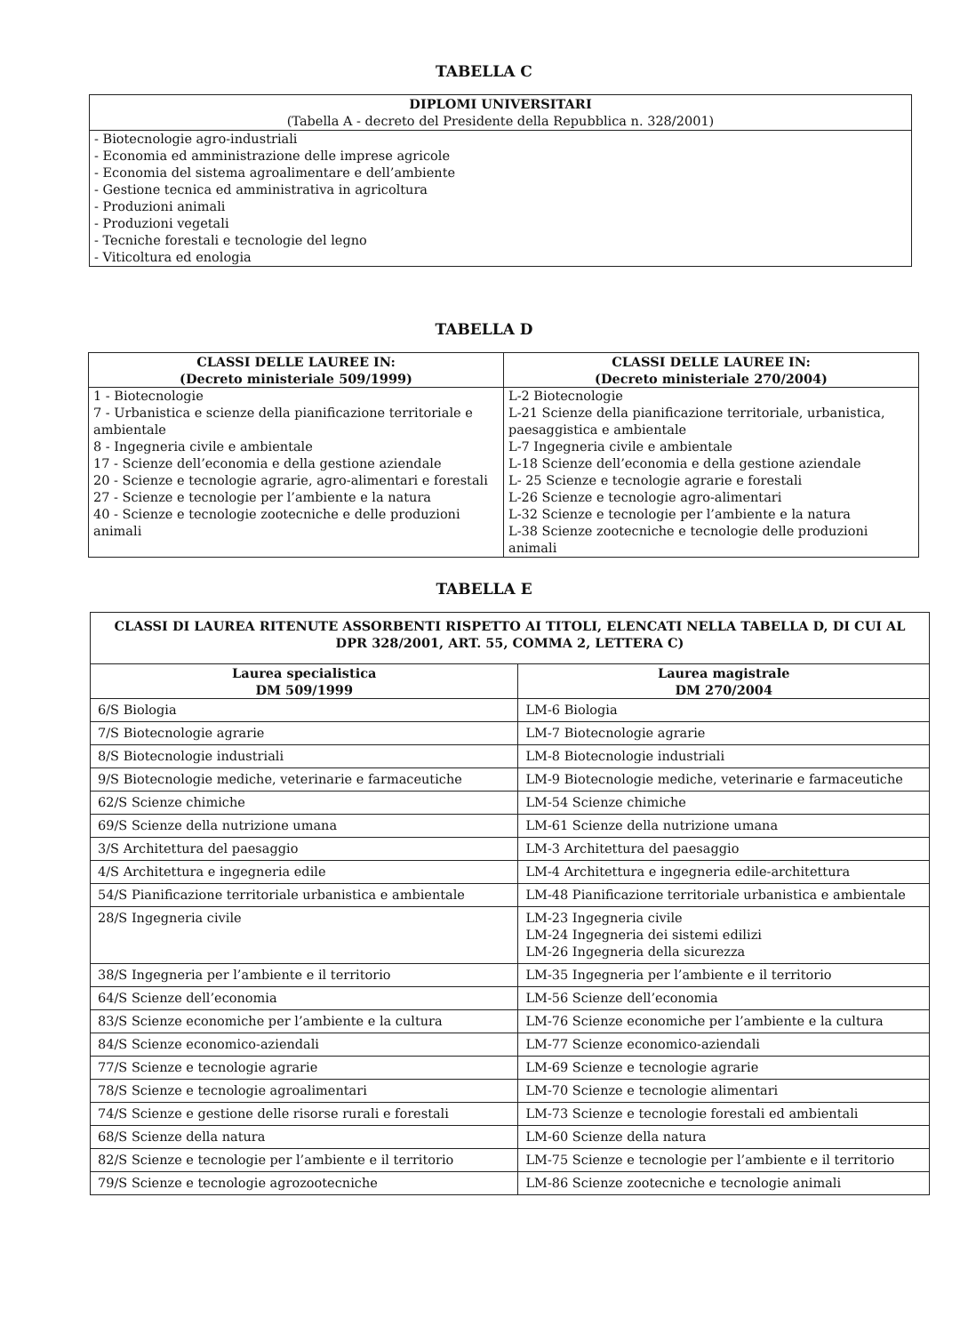TABELLA C
| DIPLOMI UNIVERSITARI (Tabella A - decreto del Presidente della Repubblica n. 328/2001) |
| --- |
| - Biotecnologie agro-industriali - Economia ed amministrazione delle imprese agricole - Economia del sistema agroalimentare e dell’ambiente - Gestione tecnica ed amministrativa in agricoltura - Produzioni animali - Produzioni vegetali - Tecniche forestali e tecnologie del legno - Viticoltura ed enologia |
TABELLA D
| CLASSI DELLE LAUREE IN: (Decreto ministeriale 509/1999) | CLASSI DELLE LAUREE IN: (Decreto ministeriale 270/2004) |
| --- | --- |
| 1 - Biotecnologie 7 - Urbanistica e scienze della pianificazione territoriale e ambientale 8 - Ingegneria civile e ambientale 17 - Scienze dell’economia e della gestione aziendale 20 - Scienze e tecnologie agrarie, agro-alimentari e forestali 27 - Scienze e tecnologie per l’ambiente e la natura 40 - Scienze e tecnologie zootecniche e delle produzioni animali | L-2 Biotecnologie L-21 Scienze della pianificazione territoriale, urbanistica, paesaggistica e ambientale L-7 Ingegneria civile e ambientale L-18 Scienze dell’economia e della gestione aziendale L- 25 Scienze e tecnologie agrarie e forestali L-26 Scienze e tecnologie agro-alimentari L-32 Scienze e tecnologie per l’ambiente e la natura L-38 Scienze zootecniche e tecnologie delle produzioni animali |
TABELLA E
| CLASSI DI LAUREA RITENUTE ASSORBENTI RISPETTO AI TITOLI, ELENCATI NELLA TABELLA D, DI CUI AL DPR 328/2001, ART. 55, COMMA 2, LETTERA C) | |
| --- | --- |
| Laurea specialistica DM 509/1999 | Laurea magistrale DM 270/2004 |
| 6/S Biologia | LM-6 Biologia |
| 7/S Biotecnologie agrarie | LM-7 Biotecnologie agrarie |
| 8/S Biotecnologie industriali | LM-8 Biotecnologie industriali |
| 9/S Biotecnologie mediche, veterinarie e farmaceutiche | LM-9 Biotecnologie mediche, veterinarie e farmaceutiche |
| 62/S Scienze chimiche | LM-54 Scienze chimiche |
| 69/S Scienze della nutrizione umana | LM-61 Scienze della nutrizione umana |
| 3/S Architettura del paesaggio | LM-3 Architettura del paesaggio |
| 4/S Architettura e ingegneria edile | LM-4 Architettura e ingegneria edile-architettura |
| 54/S Pianificazione territoriale urbanistica e ambientale | LM-48 Pianificazione territoriale urbanistica e ambientale |
| 28/S Ingegneria civile | LM-23 Ingegneria civile LM-24 Ingegneria dei sistemi edilizi LM-26 Ingegneria della sicurezza |
| 38/S Ingegneria per l’ambiente e il territorio | LM-35 Ingegneria per l’ambiente e il territorio |
| 64/S Scienze dell’economia | LM-56 Scienze dell’economia |
| 83/S Scienze economiche per l’ambiente e la cultura | LM-76 Scienze economiche per l’ambiente e la cultura |
| 84/S Scienze economico-aziendali | LM-77 Scienze economico-aziendali |
| 77/S Scienze e tecnologie agrarie | LM-69 Scienze e tecnologie agrarie |
| 78/S Scienze e tecnologie agroalimentari | LM-70 Scienze e tecnologie alimentari |
| 74/S Scienze e gestione delle risorse rurali e forestali | LM-73 Scienze e tecnologie forestali ed ambientali |
| 68/S Scienze della natura | LM-60 Scienze della natura |
| 82/S Scienze e tecnologie per l’ambiente e il territorio | LM-75 Scienze e tecnologie per l’ambiente e il territorio |
| 79/S Scienze e tecnologie agrozootecniche | LM-86 Scienze zootecniche e tecnologie animali |